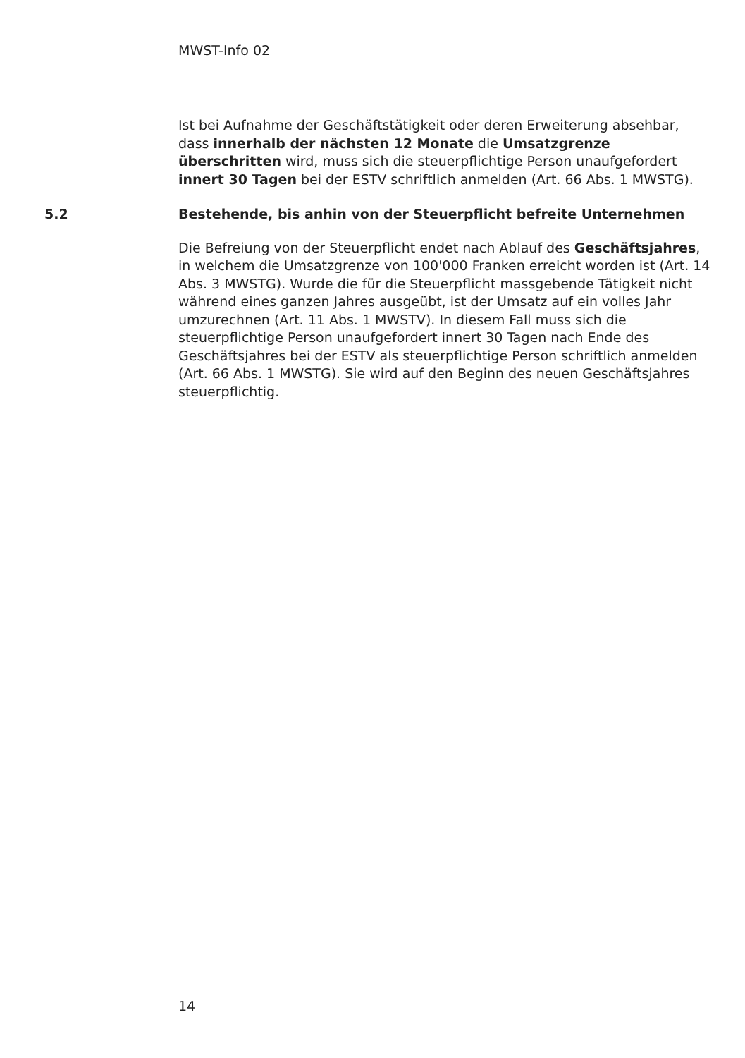MWST-Info 02
Ist bei Aufnahme der Geschäftstätigkeit oder deren Erweiterung absehbar, dass innerhalb der nächsten 12 Monate die Umsatzgrenze überschritten wird, muss sich die steuerpflichtige Person unaufgefordert innert 30 Tagen bei der ESTV schriftlich anmelden (Art. 66 Abs. 1 MWSTG).
5.2 Bestehende, bis anhin von der Steuerpflicht befreite Unternehmen
Die Befreiung von der Steuerpflicht endet nach Ablauf des Geschäftsjahres, in welchem die Umsatzgrenze von 100'000 Franken erreicht worden ist (Art. 14 Abs. 3 MWSTG). Wurde die für die Steuerpflicht massgebende Tätigkeit nicht während eines ganzen Jahres ausgeübt, ist der Umsatz auf ein volles Jahr umzurechnen (Art. 11 Abs. 1 MWSTV). In diesem Fall muss sich die steuerpflichtige Person unaufgefordert innert 30 Tagen nach Ende des Geschäftsjahres bei der ESTV als steuerpflichtige Person schriftlich anmelden (Art. 66 Abs. 1 MWSTG). Sie wird auf den Beginn des neuen Geschäftsjahres steuerpflichtig.
14